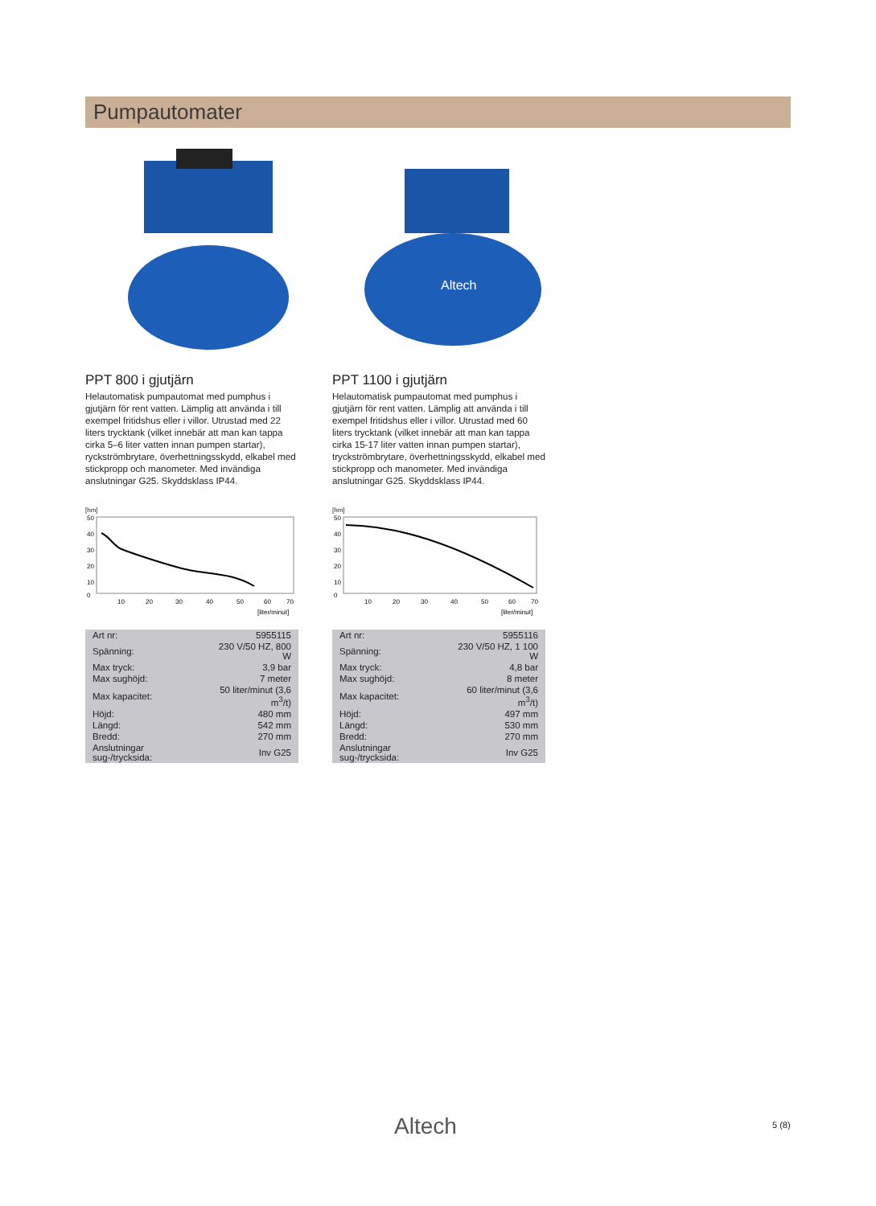Pumpautomater
PPT 800 i gjutjärn
Helautomatisk pumpautomat med pumphus i gjutjärn för rent vatten. Lämplig att använda i till exempel fritidshus eller i villor. Utrustad med 22 liters trycktank (vilket innebär att man kan tappa cirka 5–6 liter vatten innan pumpen startar), ryckströmbrytare, överhettningsskydd, elkabel med stickpropp och manometer. Med invändiga anslutningar G25. Skyddsklass IP44.
[hm]
50
40
30
20
10
0
10
20
30
40
50
60
70
[liter/minut]
| Art nr: | 5955115 |
| Spänning: | 230 V/50 HZ, 800 W |
| Max tryck: | 3,9 bar |
| Max sughöjd: | 7 meter |
| Max kapacitet: | 50 liter/minut (3,6 m<sup>3</sup>/t) |
| Höjd: | 480 mm |
| Längd: | 542 mm |
| Bredd: | 270 mm |
| Anslutningar sug-/trycksida: | Inv G25 |
Altech
PPT 1100 i gjutjärn
Helautomatisk pumpautomat med pumphus i gjutjärn för rent vatten. Lämplig att använda i till exempel fritidshus eller i villor. Utrustad med 60 liters trycktank (vilket innebär att man kan tappa cirka 15-17 liter vatten innan pumpen startar), tryckströmbrytare, överhettningsskydd, elkabel med stickpropp och manometer. Med invändiga anslutningar G25. Skyddsklass IP44.
[hm]
50
40
30
20
10
0
10
20
30
40
50
60
70
[liter/minut]
| Art nr: | 5955116 |
| Spänning: | 230 V/50 HZ, 1 100 W |
| Max tryck: | 4,8 bar |
| Max sughöjd: | 8 meter |
| Max kapacitet: | 60 liter/minut (3,6 m<sup>3</sup>/t) |
| Höjd: | 497 mm |
| Längd: | 530 mm |
| Bredd: | 270 mm |
| Anslutningar sug-/trycksida: | Inv G25 |
Altech 5 (8)